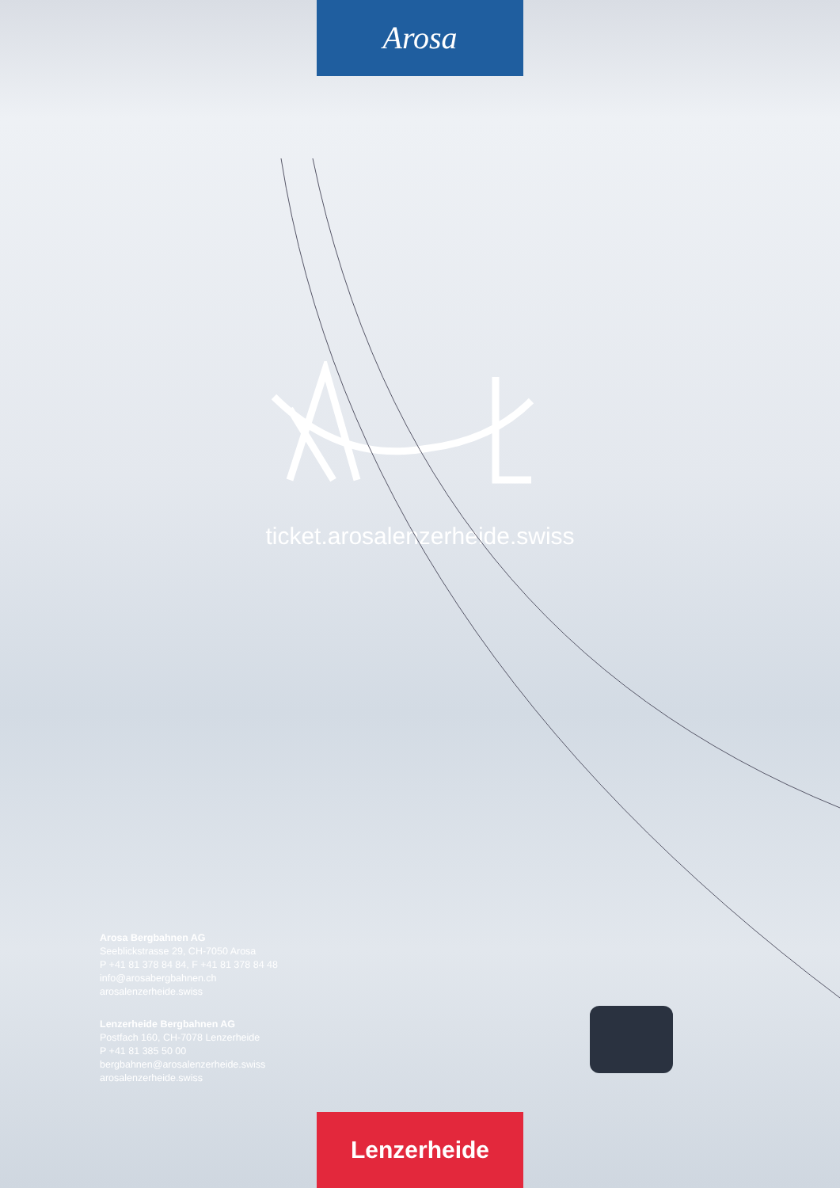Arosa
ticket.arosalenzerheide.swiss
Arosa Bergbahnen AG
Seeblickstrasse 29, CH-7050 Arosa
P +41 81 378 84 84, F +41 81 378 84 48
info@arosabergbahnen.ch
arosalenzerheide.swiss
Lenzerheide Bergbahnen AG
Postfach 160, CH-7078 Lenzerheide
P +41 81 385 50 00
bergbahnen@arosalenzerheide.swiss
arosalenzerheide.swiss
Lenzerheide